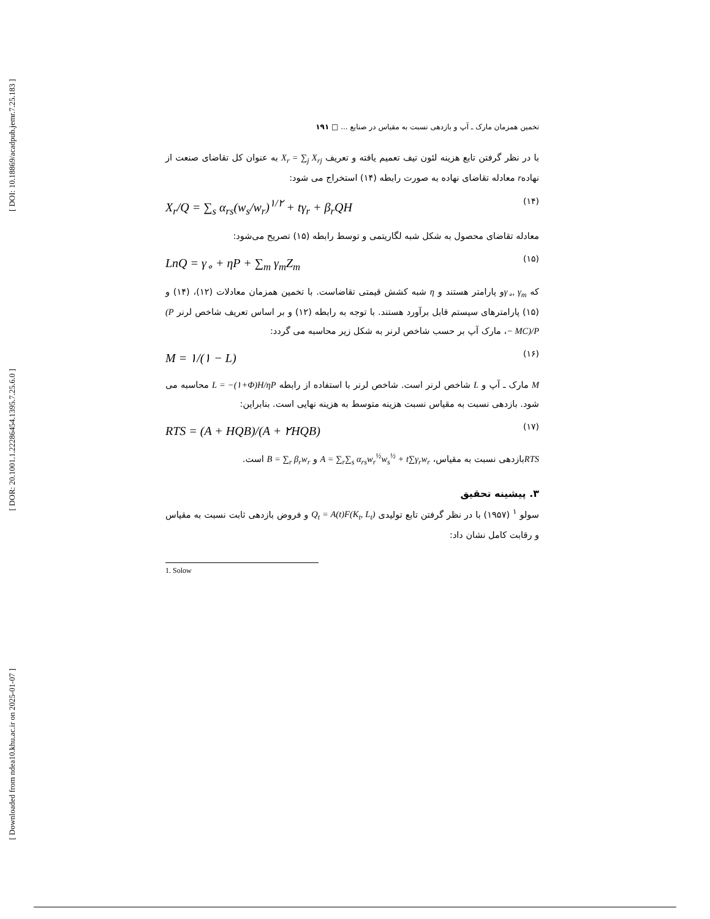[ DOI: 10.18869/acadpub.jemr.7.25.183 ]
[ DOR: 20.1001.1.22286454.1395.7.25.6.0 ]
[ Downloaded from ndea10.khu.ac.ir on 2025-01-07 ]
تخمین همزمان مارک ـ آپ و بازدهی نسبت به مقیاس در صنایع ... □ ۱۹۱
با در نظر گرفتن تابع هزینه لئون تیف تعمیم یافته و تعریف X<sub>r</sub> = ∑<sub>j</sub> X<sub>rj</sub> به عنوان کل تقاضای صنعت از نهادهr معادله تقاضای نهاده به صورت رابطه (۱۴) استخراج می شود:
X<sub>r</sub>/Q = ∑<sub>s</sub> α<sub>rs</sub>(w<sub>s</sub>/w<sub>r</sub>)<sup>۱/۲</sup> + tγ<sub>r</sub> + β<sub>r</sub>QH (۱۴)
معادله تقاضای محصول به شکل شبه لگاریتمی و توسط رابطه (۱۵) تصریح می‌شود:
LnQ = γ<sub>∘</sub> + ηP + ∑<sub>m</sub> γ<sub>m</sub>Z<sub>m</sub> (۱۵)
که γ<sub>∘</sub>, γ<sub>m</sub>و پارامتر هستند و η شبه کشش قیمتی تقاضاست. با تخمین همزمان معادلات (۱۲)، (۱۴) و (۱۵) پارامترهای سیستم قابل برآورد هستند. با توجه به رابطه (۱۲) و بر اساس تعریف شاخص لرنر (P − MC)/P، مارک آپ بر حسب شاخص لرنر به شکل زیر محاسبه می گردد:
M = ۱/(۱ − L) (۱۶)
M مارک ـ آپ و L شاخص لرنر است. شاخص لرنر با استفاده از رابطه L = −(۱+Φ)H/ηP محاسبه می شود. بازدهی نسبت به مقیاس نسبت هزینه متوسط به هزینه نهایی است. بنابراین:
RTS = (A + HQB)/(A + ۲HQB) (۱۷)
RTSبازدهی نسبت به مقیاس، A = ∑<sub>r</sub>∑<sub>s</sub> α<sub>rs</sub>w<sub>r</sub><sup>½</sup>w<sub>s</sub><sup>½</sup> + t∑γ<sub>r</sub>w<sub>r</sub> و B = ∑<sub>r</sub> β<sub>r</sub>w<sub>r</sub> است.
۳. پیشینه تحقیق
سولو <sup>۱</sup> (۱۹۵۷) با در نظر گرفتن تابع تولیدی Q<sub>t</sub> = A(t)F(K<sub>t</sub>, L<sub>t</sub>) و فروض بازدهی ثابت نسبت به مقیاس و رقابت کامل نشان داد:
1. Solow